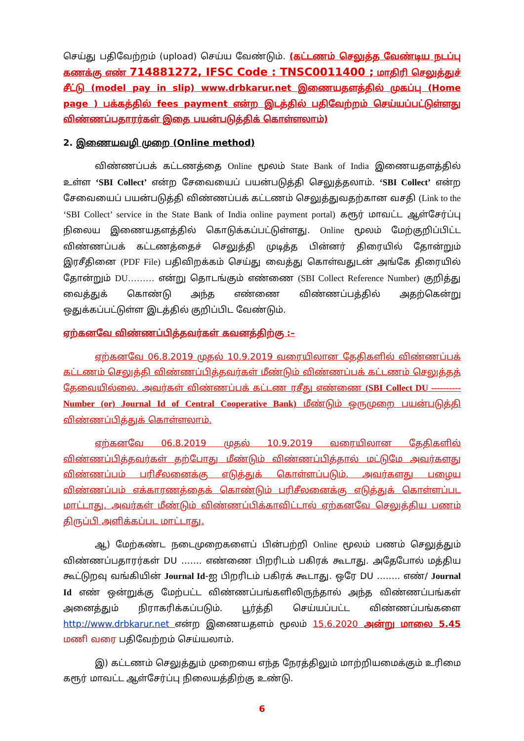செய்து பதிவேற்றம் (upload) செய்ய வேண்டும். (கட்டணம் செலுத்த வேண்டிய நடப்பு கணக்கு எண் 714881272, IFSC Code : TNSC0011400 ; மாதிரி செலுத்துச் சீட்டு (model pay in slip) www.drbkarur.net இணையதளத்தில் முகப்பு (Home page ) பக்கத்தில் fees payment என்ற இடத்தில் பதிவேற்றம் செய்யப்பட்டுள்ளது விண்ணப்பதாரர்கள் இதை பயன்படுத்திக் கொள்ளலாம்)
2. இணையவழி முறை (Online method)
விண்ணப்பக் கட்டணத்தை Online மூலம் State Bank of India இணையதளத்தில் உள்ள ‘SBI Collect’ என்ற சேவையைப் பயன்படுத்தி செலுத்தலாம். ‘SBI Collect’ என்ற சேவையைப் பயன்படுத்தி விண்ணப்பக் கட்டணம் செலுத்துவதற்கான வசதி (Link to the ‘SBI Collect’ service in the State Bank of India online payment portal) கரூர் மாவட்ட ஆள்சேர்ப்பு நிலைய இணையதளத்தில் கொடுக்கப்பட்டுள்ளது. Online மூலம் மேற்குறிப்பிட்ட விண்ணப்பக் கட்டணத்தைச் செலுத்தி முடித்த பின்னர் திரையில் தோன்றும் இரசீதினை (PDF File) பதிவிறக்கம் செய்து வைத்து கொள்வதுடன் அங்கே திரையில் தோன்றும் DU……… என்று தொடங்கும் எண்ணை (SBI Collect Reference Number) குறித்து வைத்துக் கொண்டு அந்த எண்ணை விண்ணப்பத்தில் அதற்கென்று ஒதுக்கப்பட்டுள்ள இடத்தில் குறிப்பிட வேண்டும்.
ஏற்கனவே விண்ணப்பித்தவர்கள் கவனத்திற்கு :–
ஏற்கனவே 06.8.2019 முதல் 10.9.2019 வரையிலான தேதிகளில் விண்ணப்பக் கட்டணம் செலுத்தி விண்ணப்பித்தவர்கள் மீண்டும் விண்ணப்பக் கட்டணம் செலுத்தத் தேவையில்லை. அவர்கள் விண்ணப்பக் கட்டண ரசீது எண்ணை (SBI Collect DU ---------- Number (or) Journal Id of Central Cooperative Bank) மீண்டும் ஒருமுறை பயன்படுத்தி விண்ணப்பித்துக் கொள்ளலாம்.
ஏற்கனவே 06.8.2019 முதல் 10.9.2019 வரையிலான தேதிகளில் விண்ணப்பித்தவர்கள் தற்போது மீண்டும் விண்ணப்பித்தால் மட்டுமே அவர்களது விண்ணப்பம் பரிசீலனைக்கு எடுத்துக் கொள்ளப்படும். அவர்களது பழைய விண்ணப்பம் எக்காரணத்தைக் கொண்டும் பரிசீலனைக்கு எடுத்துக் கொள்ளப்பட மாட்டாது. அவர்கள் மீண்டும் விண்ணப்பிக்காவிட்டால் ஏற்கனவே செலுத்திய பணம் திருப்பி அளிக்கப்பட மாட்டாது.
ஆ) மேற்கண்ட நடைமுறைகளைப் பின்பற்றி Online மூலம் பணம் செலுத்தும் விண்ணப்பதாரர்கள் DU ……. எண்ணை பிறரிடம் பகிரக் கூடாது. அதேபோல் மத்திய கூட்டுறவு வங்கியின் Journal Id-ஐ பிறரிடம் பகிரக் கூடாது. ஒரே DU …….. எண்/ Journal Id எண் ஒன்றுக்கு மேற்பட்ட விண்ணப்பங்களிலிருந்தால் அந்த விண்ணப்பங்கள் அனைத்தும் நிராகரிக்கப்படும். பூர்த்தி செய்யப்பட்ட விண்ணப்பங்களை http://www.drbkarur.net என்ற இணையதளம் மூலம் 15.6.2020 அன்று மாலை 5.45 மணி வரை பதிவேற்றம் செய்யலாம்.
இ) கட்டணம் செலுத்தும் முறையை எந்த நேரத்திலும் மாற்றியமைக்கும் உரிமை கரூர் மாவட்ட ஆள்சேர்ப்பு நிலையத்திற்கு உண்டு.
6